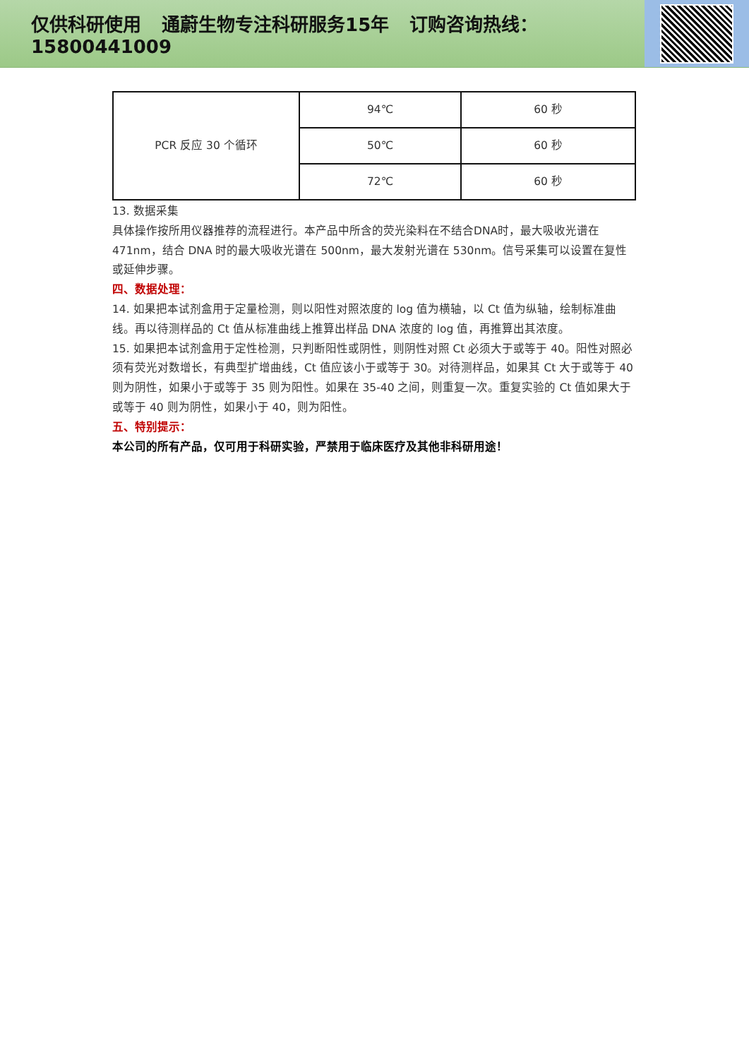仅供科研使用 通蔚生物专注科研服务15年 订购咨询热线：15800441009
| PCR 反应 30 个循环 | 94℃ | 60 秒 |
| | 50℃ | 60 秒 |
| | 72℃ | 60 秒 |
13. 数据采集
具体操作按所用仪器推荐的流程进行。本产品中所含的荧光染料在不结合DNA时，最大吸收光谱在471nm，结合 DNA 时的最大吸收光谱在 500nm，最大发射光谱在 530nm。信号采集可以设置在复性或延伸步骤。
四、数据处理：
14. 如果把本试剂盒用于定量检测，则以阳性对照浓度的 log 值为横轴，以 Ct 值为纵轴，绘制标准曲线。再以待测样品的 Ct 值从标准曲线上推算出样品 DNA 浓度的 log 值，再推算出其浓度。
15. 如果把本试剂盒用于定性检测，只判断阳性或阴性，则阴性对照 Ct 必须大于或等于 40。阳性对照必须有荧光对数增长，有典型扩增曲线，Ct 值应该小于或等于 30。对待测样品，如果其 Ct 大于或等于 40 则为阴性，如果小于或等于 35 则为阳性。如果在 35-40 之间，则重复一次。重复实验的 Ct 值如果大于或等于 40 则为阴性，如果小于 40，则为阳性。
五、特别提示：
本公司的所有产品，仅可用于科研实验，严禁用于临床医疗及其他非科研用途！